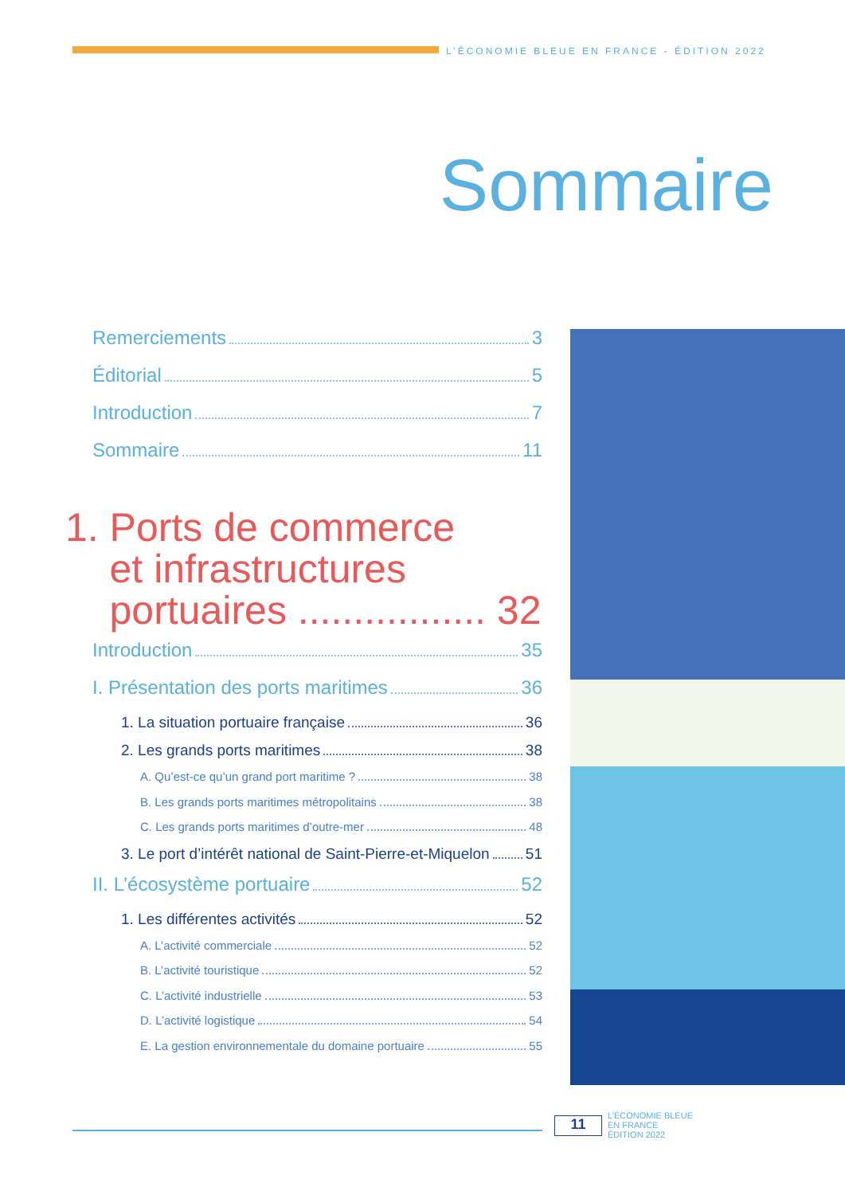L’ÉCONOMIE BLEUE EN FRANCE - ÉDITION 2022
Sommaire
Remerciements 3
Éditorial 5
Introduction 7
Sommaire 11
1. Ports de commerce
et infrastructures
portuaires ................. 32
Introduction 35
I. Présentation des ports maritimes 36
1. La situation portuaire française 36
2. Les grands ports maritimes 38
A. Qu’est-ce qu’un grand port maritime ? 38
B. Les grands ports maritimes métropolitains 38
C. Les grands ports maritimes d’outre-mer 48
3. Le port d’intérêt national de Saint-Pierre-et-Miquelon 51
II. L’écosystème portuaire 52
1. Les différentes activités 52
A. L’activité commerciale 52
B. L’activité touristique 52
C. L’activité industrielle 53
D. L’activité logistique 54
E. La gestion environnementale du domaine portuaire 55
11
L’ÉCONOMIE BLEUE
EN FRANCE
ÉDITION 2022